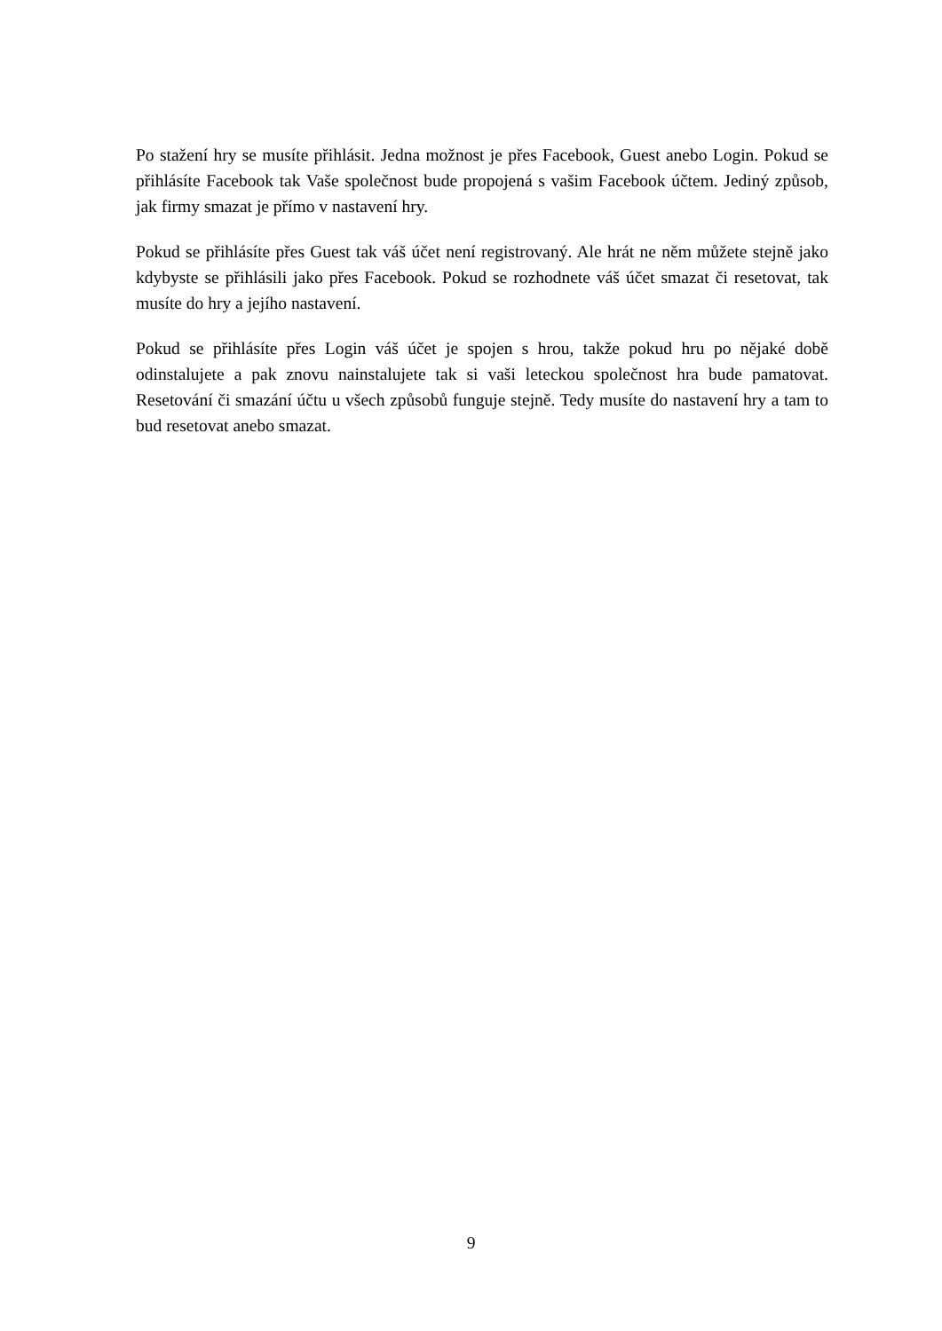Po stažení hry se musíte přihlásit. Jedna možnost je přes Facebook, Guest anebo Login. Pokud se přihlásíte Facebook tak Vaše společnost bude propojená s vašim Facebook účtem. Jediný způsob, jak firmy smazat je přímo v nastavení hry.
Pokud se přihlásíte přes Guest tak váš účet není registrovaný. Ale hrát ne něm můžete stejně jako kdybyste se přihlásili jako přes Facebook. Pokud se rozhodnete váš účet smazat či resetovat, tak musíte do hry a jejího nastavení.
Pokud se přihlásíte přes Login váš účet je spojen s hrou, takže pokud hru po nějaké době odinstalujete a pak znovu nainstalujete tak si vaši leteckou společnost hra bude pamatovat. Resetování či smazání účtu u všech způsobů funguje stejně. Tedy musíte do nastavení hry a tam to bud resetovat anebo smazat.
9